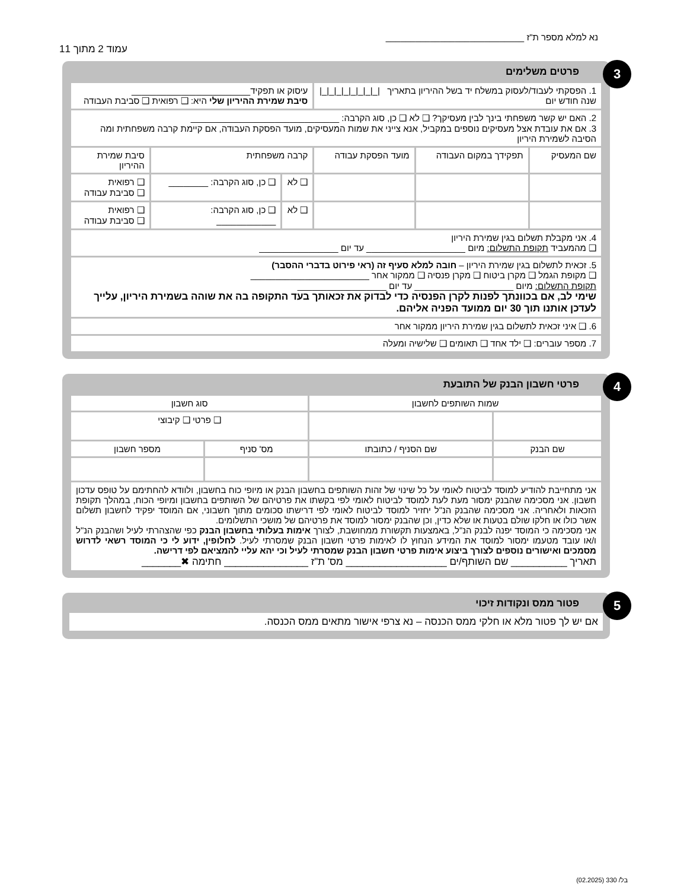נא למלא מספר ת"ז ____________________________
עמוד 2 מתוך 11
3 פרטים משלימים
| 1. הפסקתי לעבוד/לעסוק במשלח יד בשל ההיריון בתאריך /_/_/_/_/_/_/_/_/ שנה חודש יום | | | עיסוק או תפקיד________________________ סיבת שמירת ההיריון שלי היא: ❑ רפואית ❑ סביבת העבודה | | |
| 2. האם יש קשר משפחתי בינך לבין מעסיקך? ❑ לא ❑ כן, סוג הקרבה: ______________________________ 3. אם את עובדת אצל מעסיקים נוספים במקביל, אנא צייני את שמות המעסיקים, מועד הפסקת העבודה, אם קיימת קרבה משפחתית ומה הסיבה לשמירת היריון | | | | | |
| שם המעסיק | תפקידך במקום העבודה | מועד הפסקת עבודה | קרבה משפחתית | | סיבת שמירת ההיריון |
| | | | ❑ לא | ❑ כן, סוג הקרבה: ________ | ❑ רפואית ❑ סביבת עבודה |
| | | | ❑ לא | ❑ כן, סוג הקרבה: ____________ | ❑ רפואית ❑ סביבת עבודה |
| 4. אני מקבלת תשלום בגין שמירת היריון ❑ מהמעביד תקופת התשלום: מיום ____________________ עד יום ________________ | | | | | |
| 5. זכאית לתשלום בגין שמירת היריון – חובה למלא סעיף זה (ראי פירוט בדברי ההסבר) ❑ מקופת הגמל ❑ מקרן ביטוח ❑ מקרן פנסיה ❑ ממקור אחר ________________________ תקופת התשלום: מיום ____________________ עד יום __________________ שימי לב, אם בכוונתך לפנות לקרן הפנסיה כדי לבדוק את זכאותך בעד התקופה בה את שוהה בשמירת היריון, עלייך לעדכן אותנו תוך 30 יום ממועד הפניה אליהם. | | | | | |
| 6. ❑ איני זכאית לתשלום בגין שמירת היריון ממקור אחר | | | | | |
| 7. מספר עוברים: ❑ ילד אחד ❑ תאומים ❑ שלישיה ומעלה | | | | | |
4 פרטי חשבון הבנק של התובעת
| שמות השותפים לחשבון | | סוג חשבון | |
| --- | --- | --- | --- |
| | | ❑ פרטי ❑ קיבוצי | |
| שם הבנק | שם הסניף / כתובתו | מס' סניף | מספר חשבון |
| אני מתחייבת להודיע למוסד לביטוח לאומי על כל שינוי של זהות השותפים בחשבון הבנק או מיופי כוח בחשבון, ולוודא להחתימם על טופס עדכון חשבון. אני מסכימה שהבנק ימסור מעת לעת למוסד לביטוח לאומי לפי בקשתו את פרטיהם של השותפים בחשבון ומיופי הכוח, במהלך תקופת הזכאות ולאחריה. אני מסכימה שהבנק הנ"ל יחזיר למוסד לביטוח לאומי לפי דרישתו סכומים מתוך חשבוני, אם המוסד יפקיד לחשבון תשלום אשר כולו או חלקו שולם בטעות או שלא כדין, וכן שהבנק ימסור למוסד את פרטיהם של מושכי התשלומים. אני מסכימה כי המוסד יפנה לבנק הנ"ל, באמצעות תקשורת ממחושבת, לצורך אימות בעלותי בחשבון הבנק כפי שהצהרתי לעיל ושהבנק הנ"ל ו/או עובד מטעמו ימסור למוסד את המידע הנחוץ לו לאימות פרטי חשבון הבנק שמסרתי לעיל. לחלופין, ידוע לי כי המוסד רשאי לדרוש מסמכים ואישורים נוספים לצורך ביצוע אימות פרטי חשבון הבנק שמסרתי לעיל וכי יהא עליי להמציאם לפי דרישה. תאריך __________ שם השותף/ים __________________ מס' ת"ז _______________ חתימה ✖_______ | | | |
5 פטור ממס ונקודות זיכוי
אם יש לך פטור מלא או חלקי ממס הכנסה – נא צרפי אישור מתאים ממס הכנסה.
בל/ 330 (02.2025)